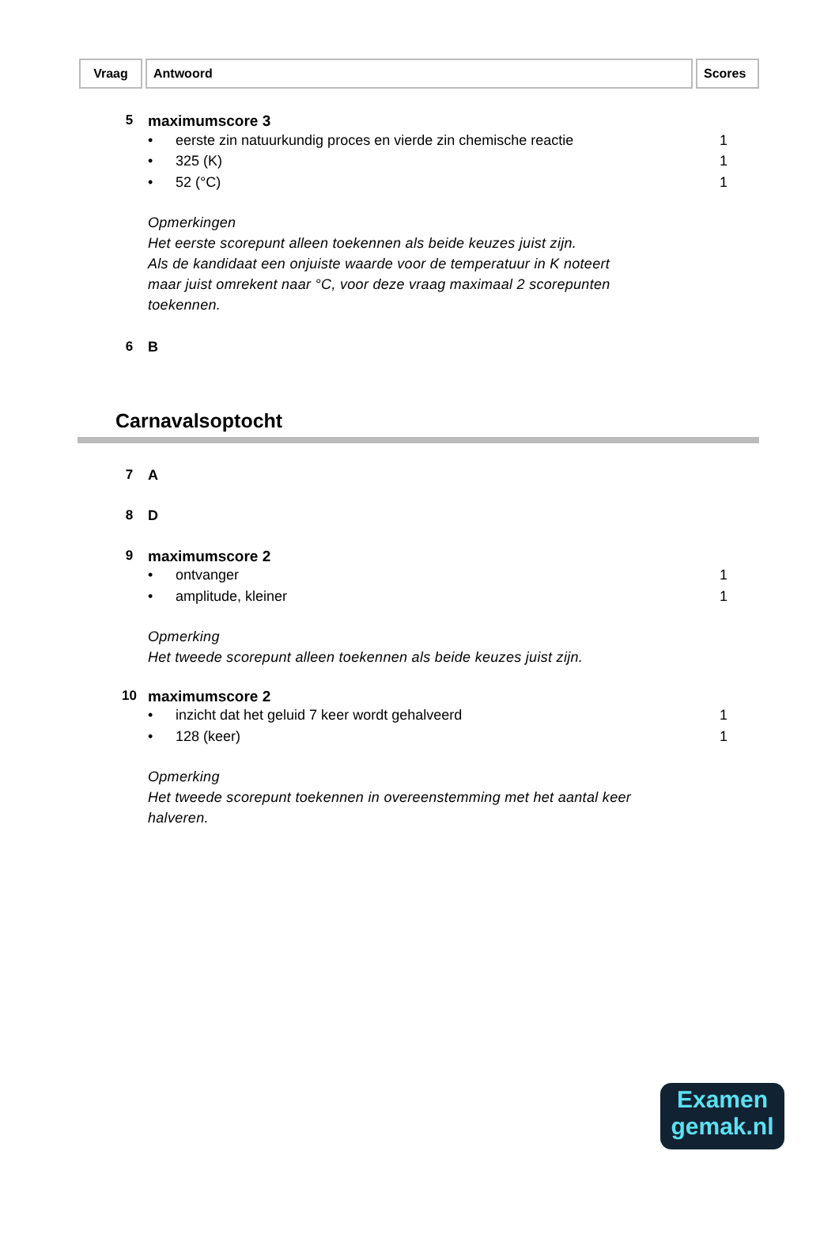| Vraag | Antwoord | Scores |
5 maximumscore 3
• eerste zin natuurkundig proces en vierde zin chemische reactie 1
• 325 (K) 1
• 52 (°C) 1
Opmerkingen
Het eerste scorepunt alleen toekennen als beide keuzes juist zijn.
Als de kandidaat een onjuiste waarde voor de temperatuur in K noteert
maar juist omrekent naar °C, voor deze vraag maximaal 2 scorepunten
toekennen.
6 B
Carnavalsoptocht
7 A
8 D
9 maximumscore 2
• ontvanger 1
• amplitude, kleiner 1
Opmerking
Het tweede scorepunt alleen toekennen als beide keuzes juist zijn.
10 maximumscore 2
• inzicht dat het geluid 7 keer wordt gehalveerd 1
• 128 (keer) 1
Opmerking
Het tweede scorepunt toekennen in overeenstemming met het aantal keer
halveren.
Examen
gemak.nl